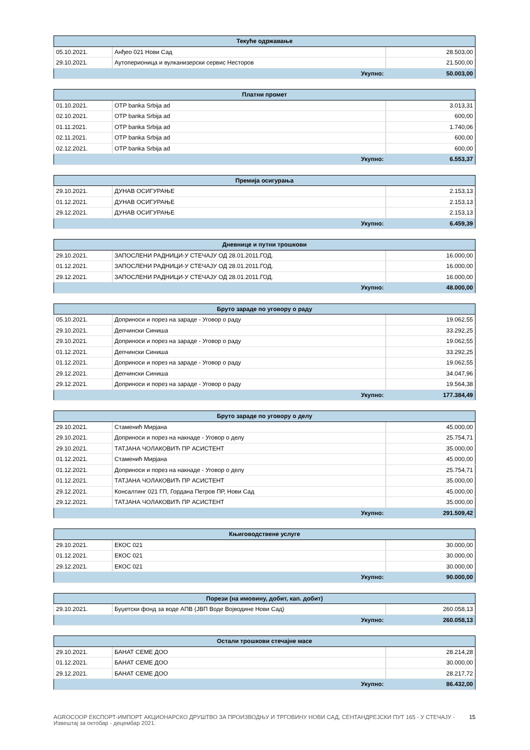| Текуће одржавање | | |
| --- | --- | --- |
| 05.10.2021. | Анђео 021 Нови Сад | 28.503,00 |
| 29.10.2021. | Аутоперионица и вулканизерски сервис Несторов | 21.500,00 |
| Укупно: | | 50.003,00 |
| Платни промет | | |
| --- | --- | --- |
| 01.10.2021. | OTP banka Srbija ad | 3.013,31 |
| 02.10.2021. | OTP banka Srbija ad | 600,00 |
| 01.11.2021. | OTP banka Srbija ad | 1.740,06 |
| 02.11.2021. | OTP banka Srbija ad | 600,00 |
| 02.12.2021. | OTP banka Srbija ad | 600,00 |
| Укупно: | | 6.553,37 |
| Премија осигурања | | |
| --- | --- | --- |
| 29.10.2021. | ДУНАВ ОСИГУРАЊЕ | 2.153,13 |
| 01.12.2021. | ДУНАВ ОСИГУРАЊЕ | 2.153,13 |
| 29.12.2021. | ДУНАВ ОСИГУРАЊЕ | 2.153,13 |
| Укупно: | | 6.459,39 |
| Дневнице и путни трошкови | | |
| --- | --- | --- |
| 29.10.2021. | ЗАПОСЛЕНИ РАДНИЦИ-У СТЕЧАЈУ ОД 28.01.2011.ГОД. | 16.000,00 |
| 01.12.2021. | ЗАПОСЛЕНИ РАДНИЦИ-У СТЕЧАЈУ ОД 28.01.2011.ГОД. | 16.000,00 |
| 29.12.2021. | ЗАПОСЛЕНИ РАДНИЦИ-У СТЕЧАЈУ ОД 28.01.2011.ГОД. | 16.000,00 |
| Укупно: | | 48.000,00 |
| Бруто зараде по уговору о раду | | |
| --- | --- | --- |
| 05.10.2021. | Доприноси и порез на зараде - Уговор о раду | 19.062,55 |
| 29.10.2021. | Депчински Синиша | 33.292,25 |
| 29.10.2021. | Доприноси и порез на зараде - Уговор о раду | 19.062,55 |
| 01.12.2021. | Депчински Синиша | 33.292,25 |
| 01.12.2021. | Доприноси и порез на зараде - Уговор о раду | 19.062,55 |
| 29.12.2021. | Депчински Синиша | 34.047,96 |
| 29.12.2021. | Доприноси и порез на зараде - Уговор о раду | 19.564,38 |
| Укупно: | | 177.384,49 |
| Бруто зараде по уговору о делу | | |
| --- | --- | --- |
| 29.10.2021. | Стаменић Мирјана | 45.000,00 |
| 29.10.2021. | Доприноси и порез на накнаде - Уговор о делу | 25.754,71 |
| 29.10.2021. | ТАТЈАНА ЧОЛАКОВИЋ ПР АСИСТЕНТ | 35.000,00 |
| 01.12.2021. | Стаменић Мирјана | 45.000,00 |
| 01.12.2021. | Доприноси и порез на накнаде - Уговор о делу | 25.754,71 |
| 01.12.2021. | ТАТЈАНА ЧОЛАКОВИЋ ПР АСИСТЕНТ | 35.000,00 |
| 29.12.2021. | Консалтинг 021 ГП, Гордана Петров ПР, Нови Сад | 45.000,00 |
| 29.12.2021. | ТАТЈАНА ЧОЛАКОВИЋ ПР АСИСТЕНТ | 35.000,00 |
| Укупно: | | 291.509,42 |
| Књиговодствене услуге | | |
| --- | --- | --- |
| 29.10.2021. | ЕКОС 021 | 30.000,00 |
| 01.12.2021. | ЕКОС 021 | 30.000,00 |
| 29.12.2021. | ЕКОС 021 | 30.000,00 |
| Укупно: | | 90.000,00 |
| Порези (на имовину, добит, кап. добит) | | |
| --- | --- | --- |
| 29.10.2021. | Буџетски фонд за воде АПВ (ЈВП Воде Војводине Нови Сад) | 260.058,13 |
| Укупно: | | 260.058,13 |
| Остали трошкови стечајне масе | | |
| --- | --- | --- |
| 29.10.2021. | БАНАТ СЕМЕ ДОО | 28.214,28 |
| 01.12.2021. | БАНАТ СЕМЕ ДОО | 30.000,00 |
| 29.12.2021. | БАНАТ СЕМЕ ДОО | 28.217,72 |
| Укупно: | | 86.432,00 |
AGROCOOP ЕКСПОРТ-ИМПОРТ АКЦИОНАРСКО ДРУШТВО ЗА ПРОИЗВОДЊУ И ТРГОВИНУ НОВИ САД, СЕНТАНДРЕЈСКИ ПУТ 165 - У СТЕЧАЈУ - Извештај за октобар - децембар 2021. 15